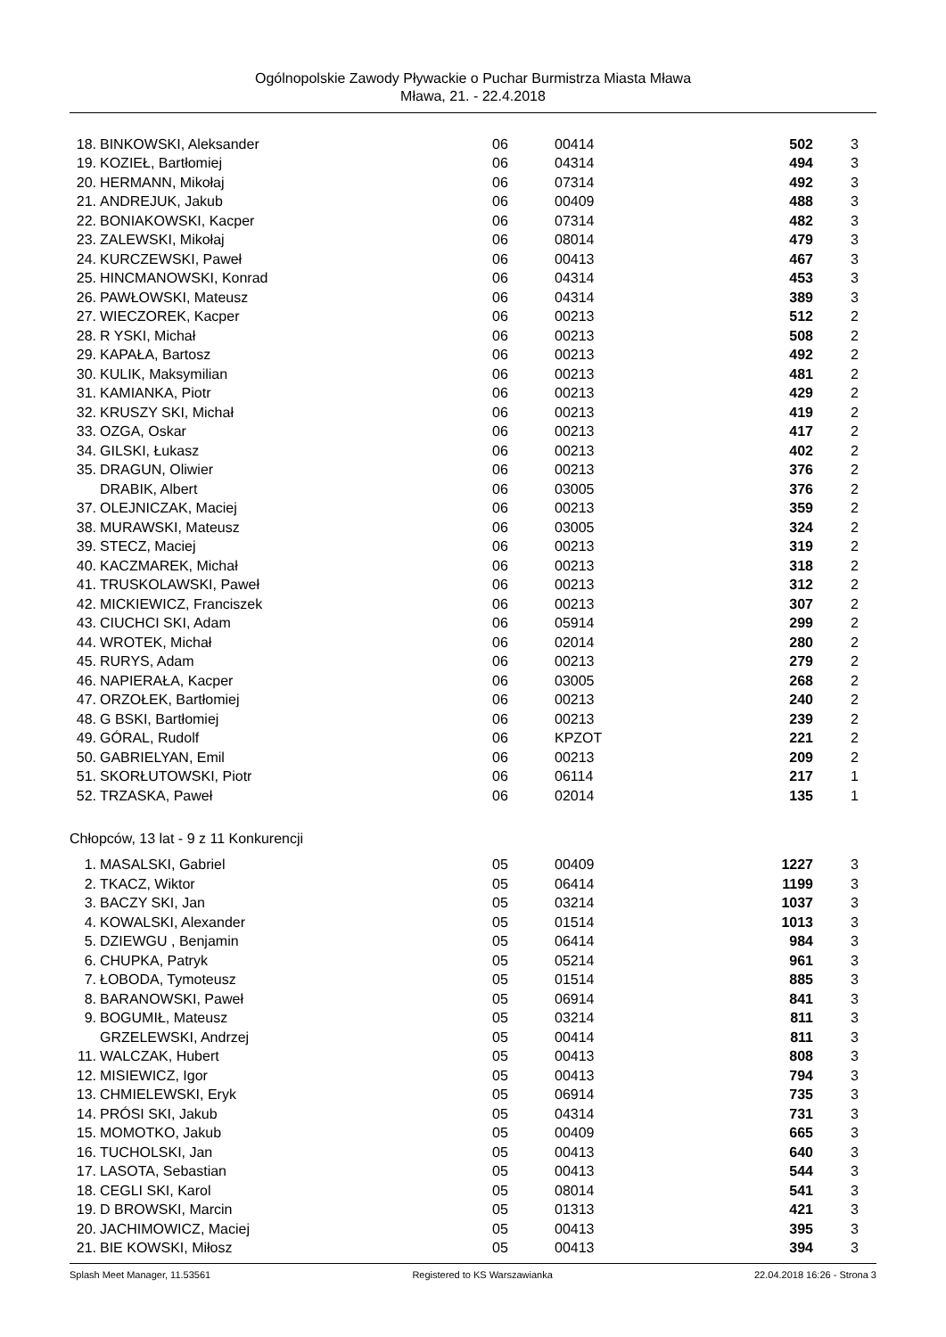Ogólnopolskie Zawody Pływackie o Puchar Burmistrza Miasta Mława
Mława, 21. - 22.4.2018
| 18. | BINKOWSKI, Aleksander | 06 | 00414 | 502 | 3 |
| 19. | KOZIEŁ, Bartłomiej | 06 | 04314 | 494 | 3 |
| 20. | HERMANN, Mikołaj | 06 | 07314 | 492 | 3 |
| 21. | ANDREJUK, Jakub | 06 | 00409 | 488 | 3 |
| 22. | BONIAKOWSKI, Kacper | 06 | 07314 | 482 | 3 |
| 23. | ZALEWSKI, Mikołaj | 06 | 08014 | 479 | 3 |
| 24. | KURCZEWSKI, Paweł | 06 | 00413 | 467 | 3 |
| 25. | HINCMANOWSKI, Konrad | 06 | 04314 | 453 | 3 |
| 26. | PAWŁOWSKI, Mateusz | 06 | 04314 | 389 | 3 |
| 27. | WIECZOREK, Kacper | 06 | 00213 | 512 | 2 |
| 28. | R YSKI, Michał | 06 | 00213 | 508 | 2 |
| 29. | KAPAŁA, Bartosz | 06 | 00213 | 492 | 2 |
| 30. | KULIK, Maksymilian | 06 | 00213 | 481 | 2 |
| 31. | KAMIANKA, Piotr | 06 | 00213 | 429 | 2 |
| 32. | KRUSZY SKI, Michał | 06 | 00213 | 419 | 2 |
| 33. | OZGA, Oskar | 06 | 00213 | 417 | 2 |
| 34. | GILSKI, Łukasz | 06 | 00213 | 402 | 2 |
| 35. | DRAGUN, Oliwier | 06 | 00213 | 376 | 2 |
| | DRABIK, Albert | 06 | 03005 | 376 | 2 |
| 37. | OLEJNICZAK, Maciej | 06 | 00213 | 359 | 2 |
| 38. | MURAWSKI, Mateusz | 06 | 03005 | 324 | 2 |
| 39. | STECZ, Maciej | 06 | 00213 | 319 | 2 |
| 40. | KACZMAREK, Michał | 06 | 00213 | 318 | 2 |
| 41. | TRUSKOLAWSKI, Paweł | 06 | 00213 | 312 | 2 |
| 42. | MICKIEWICZ, Franciszek | 06 | 00213 | 307 | 2 |
| 43. | CIUCHCI SKI, Adam | 06 | 05914 | 299 | 2 |
| 44. | WROTEK, Michał | 06 | 02014 | 280 | 2 |
| 45. | RURYS, Adam | 06 | 00213 | 279 | 2 |
| 46. | NAPIERAŁA, Kacper | 06 | 03005 | 268 | 2 |
| 47. | ORZOŁEK, Bartłomiej | 06 | 00213 | 240 | 2 |
| 48. | G BSKI, Bartłomiej | 06 | 00213 | 239 | 2 |
| 49. | GÓRAL, Rudolf | 06 | KPZOT | 221 | 2 |
| 50. | GABRIELYAN, Emil | 06 | 00213 | 209 | 2 |
| 51. | SKORŁUTOWSKI, Piotr | 06 | 06114 | 217 | 1 |
| 52. | TRZASKA, Paweł | 06 | 02014 | 135 | 1 |
Chłopców, 13 lat - 9 z 11 Konkurencji
| 1. | MASALSKI, Gabriel | 05 | 00409 | 1227 | 3 |
| 2. | TKACZ, Wiktor | 05 | 06414 | 1199 | 3 |
| 3. | BACZY SKI, Jan | 05 | 03214 | 1037 | 3 |
| 4. | KOWALSKI, Alexander | 05 | 01514 | 1013 | 3 |
| 5. | DZIEWGU , Benjamin | 05 | 06414 | 984 | 3 |
| 6. | CHUPKA, Patryk | 05 | 05214 | 961 | 3 |
| 7. | ŁOBODA, Tymoteusz | 05 | 01514 | 885 | 3 |
| 8. | BARANOWSKI, Paweł | 05 | 06914 | 841 | 3 |
| 9. | BOGUMIŁ, Mateusz | 05 | 03214 | 811 | 3 |
| | GRZELEWSKI, Andrzej | 05 | 00414 | 811 | 3 |
| 11. | WALCZAK, Hubert | 05 | 00413 | 808 | 3 |
| 12. | MISIEWICZ, Igor | 05 | 00413 | 794 | 3 |
| 13. | CHMIELEWSKI, Eryk | 05 | 06914 | 735 | 3 |
| 14. | PRÓSI SKI, Jakub | 05 | 04314 | 731 | 3 |
| 15. | MOMOTKO, Jakub | 05 | 00409 | 665 | 3 |
| 16. | TUCHOLSKI, Jan | 05 | 00413 | 640 | 3 |
| 17. | LASOTA, Sebastian | 05 | 00413 | 544 | 3 |
| 18. | CEGLI SKI, Karol | 05 | 08014 | 541 | 3 |
| 19. | D BROWSKI, Marcin | 05 | 01313 | 421 | 3 |
| 20. | JACHIMOWICZ, Maciej | 05 | 00413 | 395 | 3 |
| 21. | BIE KOWSKI, Miłosz | 05 | 00413 | 394 | 3 |
Splash Meet Manager, 11.53561 Registered to KS Warszawianka 22.04.2018 16:26 - Strona 3